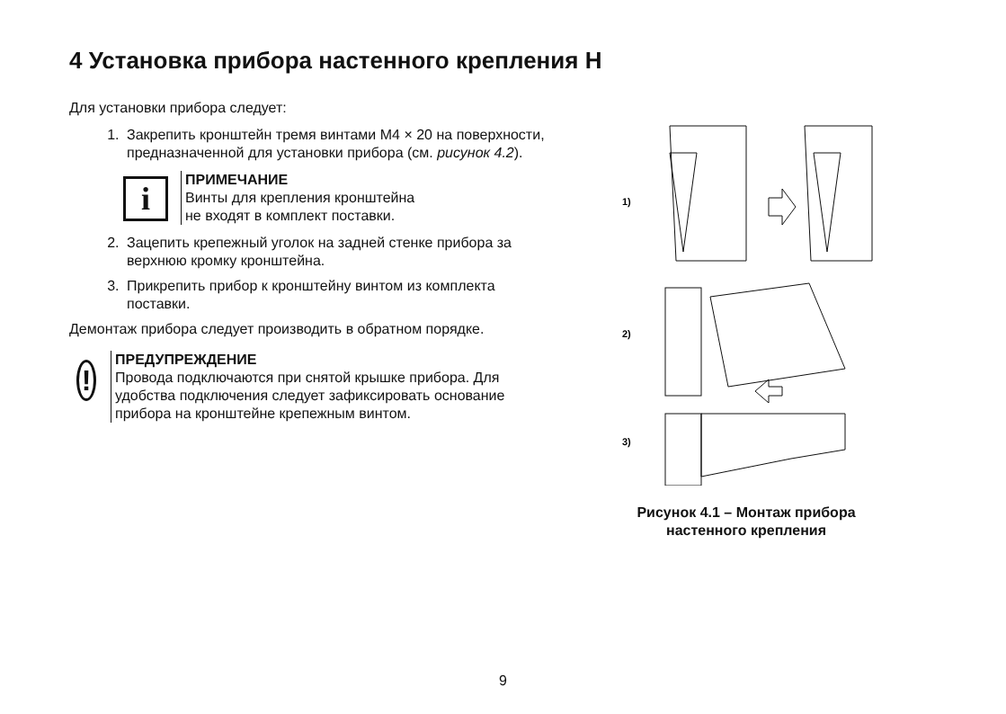4 Установка прибора настенного крепления Н
Для установки прибора следует:
1. Закрепить кронштейн тремя винтами М4 × 20 на поверхности, предназначенной для установки прибора (см. рисунок 4.2).
i
ПРИМЕЧАНИЕ
Винты для крепления кронштейна
не входят в комплект поставки.
2. Зацепить крепежный уголок на задней стенке прибора за верхнюю кромку кронштейна.
3. Прикрепить прибор к кронштейну винтом из комплекта поставки.
Демонтаж прибора следует производить в обратном порядке.
!
ПРЕДУПРЕЖДЕНИЕ
Провода подключаются при снятой крышке прибора. Для удобства подключения следует зафиксировать основание прибора на кронштейне крепежным винтом.
1)
2)
3)
Рисунок 4.1 – Монтаж прибора
настенного крепления
9